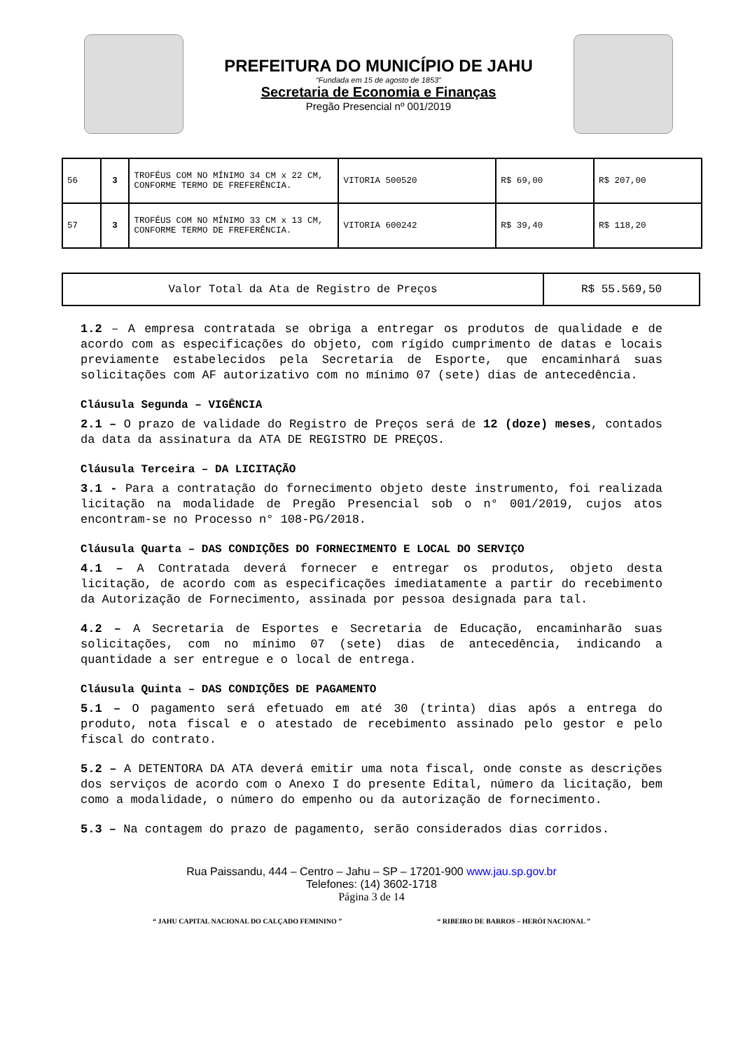PREFEITURA DO MUNICÍPIO DE JAHU
“Fundada em 15 de agosto de 1853”
Secretaria de Economia e Finanças
Pregão Presencial nº 001/2019
| 56 | 3 | TROFÉUS COM NO MÍNIMO 34 CM x 22 CM, CONFORME TERMO DE FREFERÊNCIA. | VITORIA 500520 | R$ 69,00 | R$ 207,00 |
| 57 | 3 | TROFÉUS COM NO MÍNIMO 33 CM x 13 CM, CONFORME TERMO DE FREFERÊNCIA. | VITORIA 600242 | R$ 39,40 | R$ 118,20 |
| Valor Total da Ata de Registro de Preços | R$ 55.569,50 |
1.2 – A empresa contratada se obriga a entregar os produtos de qualidade e de acordo com as especificações do objeto, com rígido cumprimento de datas e locais previamente estabelecidos pela Secretaria de Esporte, que encaminhará suas solicitações com AF autorizativo com no mínimo 07 (sete) dias de antecedência.
Cláusula Segunda – VIGÊNCIA
2.1 – O prazo de validade do Registro de Preços será de 12 (doze) meses, contados da data da assinatura da ATA DE REGISTRO DE PREÇOS.
Cláusula Terceira – DA LICITAÇÃO
3.1 - Para a contratação do fornecimento objeto deste instrumento, foi realizada licitação na modalidade de Pregão Presencial sob o n° 001/2019, cujos atos encontram-se no Processo n° 108-PG/2018.
Cláusula Quarta – DAS CONDIÇÕES DO FORNECIMENTO E LOCAL DO SERVIÇO
4.1 – A Contratada deverá fornecer e entregar os produtos, objeto desta licitação, de acordo com as especificações imediatamente a partir do recebimento da Autorização de Fornecimento, assinada por pessoa designada para tal.
4.2 – A Secretaria de Esportes e Secretaria de Educação, encaminharão suas solicitações, com no mínimo 07 (sete) dias de antecedência, indicando a quantidade a ser entregue e o local de entrega.
Cláusula Quinta – DAS CONDIÇÕES DE PAGAMENTO
5.1 – O pagamento será efetuado em até 30 (trinta) dias após a entrega do produto, nota fiscal e o atestado de recebimento assinado pelo gestor e pelo fiscal do contrato.
5.2 – A DETENTORA DA ATA deverá emitir uma nota fiscal, onde conste as descrições dos serviços de acordo com o Anexo I do presente Edital, número da licitação, bem como a modalidade, o número do empenho ou da autorização de fornecimento.
5.3 – Na contagem do prazo de pagamento, serão considerados dias corridos.
Rua Paissandu, 444 – Centro – Jahu – SP – 17201-900 www.jau.sp.gov.br
Telefones: (14) 3602-1718
Página 3 de 14
“ JAHU CAPITAL NACIONAL DO CALÇADO FEMININO ” “ RIBEIRO DE BARROS – HERÓI NACIONAL ”